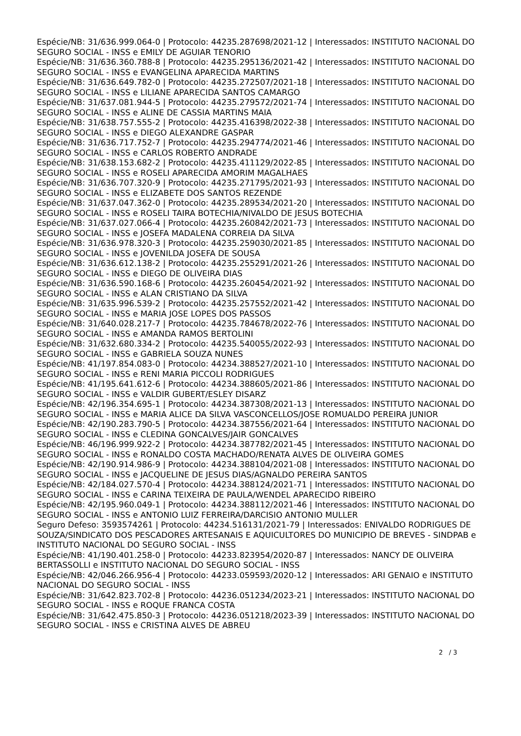Espécie/NB: 31/636.999.064-0 | Protocolo: 44235.287698/2021-12 | Interessados: INSTITUTO NACIONAL DO SEGURO SOCIAL - INSS e EMILY DE AGUIAR TENORIO
Espécie/NB: 31/636.360.788-8 | Protocolo: 44235.295136/2021-42 | Interessados: INSTITUTO NACIONAL DO SEGURO SOCIAL - INSS e EVANGELINA APARECIDA MARTINS
Espécie/NB: 31/636.649.782-0 | Protocolo: 44235.272507/2021-18 | Interessados: INSTITUTO NACIONAL DO SEGURO SOCIAL - INSS e LILIANE APARECIDA SANTOS CAMARGO
Espécie/NB: 31/637.081.944-5 | Protocolo: 44235.279572/2021-74 | Interessados: INSTITUTO NACIONAL DO SEGURO SOCIAL - INSS e ALINE DE CASSIA MARTINS MAIA
Espécie/NB: 31/638.757.555-2 | Protocolo: 44235.416398/2022-38 | Interessados: INSTITUTO NACIONAL DO SEGURO SOCIAL - INSS e DIEGO ALEXANDRE GASPAR
Espécie/NB: 31/636.717.752-7 | Protocolo: 44235.294774/2021-46 | Interessados: INSTITUTO NACIONAL DO SEGURO SOCIAL - INSS e CARLOS ROBERTO ANDRADE
Espécie/NB: 31/638.153.682-2 | Protocolo: 44235.411129/2022-85 | Interessados: INSTITUTO NACIONAL DO SEGURO SOCIAL - INSS e ROSELI APARECIDA AMORIM MAGALHAES
Espécie/NB: 31/636.707.320-9 | Protocolo: 44235.271795/2021-93 | Interessados: INSTITUTO NACIONAL DO SEGURO SOCIAL - INSS e ELIZABETE DOS SANTOS REZENDE
Espécie/NB: 31/637.047.362-0 | Protocolo: 44235.289534/2021-20 | Interessados: INSTITUTO NACIONAL DO SEGURO SOCIAL - INSS e ROSELI TAIRA BOTECHIA/NIVALDO DE JESUS BOTECHIA
Espécie/NB: 31/637.027.066-4 | Protocolo: 44235.260842/2021-73 | Interessados: INSTITUTO NACIONAL DO SEGURO SOCIAL - INSS e JOSEFA MADALENA CORREIA DA SILVA
Espécie/NB: 31/636.978.320-3 | Protocolo: 44235.259030/2021-85 | Interessados: INSTITUTO NACIONAL DO SEGURO SOCIAL - INSS e JOVENILDA JOSEFA DE SOUSA
Espécie/NB: 31/636.612.138-2 | Protocolo: 44235.255291/2021-26 | Interessados: INSTITUTO NACIONAL DO SEGURO SOCIAL - INSS e DIEGO DE OLIVEIRA DIAS
Espécie/NB: 31/636.590.168-6 | Protocolo: 44235.260454/2021-92 | Interessados: INSTITUTO NACIONAL DO SEGURO SOCIAL - INSS e ALAN CRISTIANO DA SILVA
Espécie/NB: 31/635.996.539-2 | Protocolo: 44235.257552/2021-42 | Interessados: INSTITUTO NACIONAL DO SEGURO SOCIAL - INSS e MARIA JOSE LOPES DOS PASSOS
Espécie/NB: 31/640.028.217-7 | Protocolo: 44235.784678/2022-76 | Interessados: INSTITUTO NACIONAL DO SEGURO SOCIAL - INSS e AMANDA RAMOS BERTOLINI
Espécie/NB: 31/632.680.334-2 | Protocolo: 44235.540055/2022-93 | Interessados: INSTITUTO NACIONAL DO SEGURO SOCIAL - INSS e GABRIELA SOUZA NUNES
Espécie/NB: 41/197.854.083-0 | Protocolo: 44234.388527/2021-10 | Interessados: INSTITUTO NACIONAL DO SEGURO SOCIAL - INSS e RENI MARIA PICCOLI RODRIGUES
Espécie/NB: 41/195.641.612-6 | Protocolo: 44234.388605/2021-86 | Interessados: INSTITUTO NACIONAL DO SEGURO SOCIAL - INSS e VALDIR GUBERT/ESLEY DISARZ
Espécie/NB: 42/196.354.695-1 | Protocolo: 44234.387308/2021-13 | Interessados: INSTITUTO NACIONAL DO SEGURO SOCIAL - INSS e MARIA ALICE DA SILVA VASCONCELLOS/JOSE ROMUALDO PEREIRA JUNIOR
Espécie/NB: 42/190.283.790-5 | Protocolo: 44234.387556/2021-64 | Interessados: INSTITUTO NACIONAL DO SEGURO SOCIAL - INSS e CLEDINA GONCALVES/JAIR GONCALVES
Espécie/NB: 46/196.999.922-2 | Protocolo: 44234.387782/2021-45 | Interessados: INSTITUTO NACIONAL DO SEGURO SOCIAL - INSS e RONALDO COSTA MACHADO/RENATA ALVES DE OLIVEIRA GOMES
Espécie/NB: 42/190.914.986-9 | Protocolo: 44234.388104/2021-08 | Interessados: INSTITUTO NACIONAL DO SEGURO SOCIAL - INSS e JACQUELINE DE JESUS DIAS/AGNALDO PEREIRA SANTOS
Espécie/NB: 42/184.027.570-4 | Protocolo: 44234.388124/2021-71 | Interessados: INSTITUTO NACIONAL DO SEGURO SOCIAL - INSS e CARINA TEIXEIRA DE PAULA/WENDEL APARECIDO RIBEIRO
Espécie/NB: 42/195.960.049-1 | Protocolo: 44234.388112/2021-46 | Interessados: INSTITUTO NACIONAL DO SEGURO SOCIAL - INSS e ANTONIO LUIZ FERREIRA/DARCISIO ANTONIO MULLER
Seguro Defeso: 3593574261 | Protocolo: 44234.516131/2021-79 | Interessados: ENIVALDO RODRIGUES DE SOUZA/SINDICATO DOS PESCADORES ARTESANAIS E AQUICULTORES DO MUNICIPIO DE BREVES - SINDPAB e INSTITUTO NACIONAL DO SEGURO SOCIAL - INSS
Espécie/NB: 41/190.401.258-0 | Protocolo: 44233.823954/2020-87 | Interessados: NANCY DE OLIVEIRA BERTASSOLLI e INSTITUTO NACIONAL DO SEGURO SOCIAL - INSS
Espécie/NB: 42/046.266.956-4 | Protocolo: 44233.059593/2020-12 | Interessados: ARI GENAIO e INSTITUTO NACIONAL DO SEGURO SOCIAL - INSS
Espécie/NB: 31/642.823.702-8 | Protocolo: 44236.051234/2023-21 | Interessados: INSTITUTO NACIONAL DO SEGURO SOCIAL - INSS e ROQUE FRANCA COSTA
Espécie/NB: 31/642.475.850-3 | Protocolo: 44236.051218/2023-39 | Interessados: INSTITUTO NACIONAL DO SEGURO SOCIAL - INSS e CRISTINA ALVES DE ABREU
2 / 3